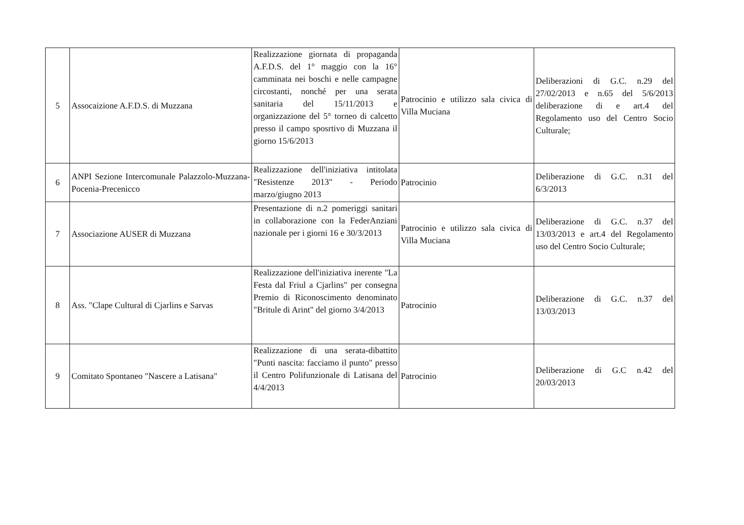| 5 | Assocaizione A.F.D.S. di Muzzana | Realizzazione giornata di propaganda A.F.D.S. del 1° maggio con la 16° camminata nei boschi e nelle campagne circostanti, nonché per una serata sanitaria del 15/11/2013 e organizzazione del 5° torneo di calcetto presso il campo sposrtivo di Muzzana il giorno 15/6/2013 | Patrocinio e utilizzo sala civica di Villa Muciana | Deliberazioni di G.C. n.29 del 27/02/2013 e n.65 del 5/6/2013 deliberazione di e art.4 del Regolamento uso del Centro Socio Culturale; |
| 6 | ANPI Sezione Intercomunale Palazzolo-Muzzana-Pocenia-Precenicco | Realizzazione dell'iniziativa intitolata "Resistenze 2013" - Periodo marzo/giugno 2013 | Patrocinio | Deliberazione di G.C. n.31 del 6/3/2013 |
| 7 | Associazione AUSER di Muzzana | Presentazione di n.2 pomeriggi sanitari in collaborazione con la FederAnziani nazionale per i giorni 16 e 30/3/2013 | Patrocinio e utilizzo sala civica di Villa Muciana | Deliberazione di G.C. n.37 del 13/03/2013 e art.4 del Regolamento uso del Centro Socio Culturale; |
| 8 | Ass. "Clape Cultural di Cjarlins e Sarvas | Realizzazione dell'iniziativa inerente "La Festa dal Friul a Cjarlins" per consegna Premio di Riconoscimento denominato "Britule di Arint" del giorno 3/4/2013 | Patrocinio | Deliberazione di G.C. n.37 del 13/03/2013 |
| 9 | Comitato Spontaneo "Nascere a Latisana" | Realizzazione di una serata-dibattito "Punti nascita: facciamo il punto" presso il Centro Polifunzionale di Latisana del 4/4/2013 | Patrocinio | Deliberazione di G.C n.42 del 20/03/2013 |